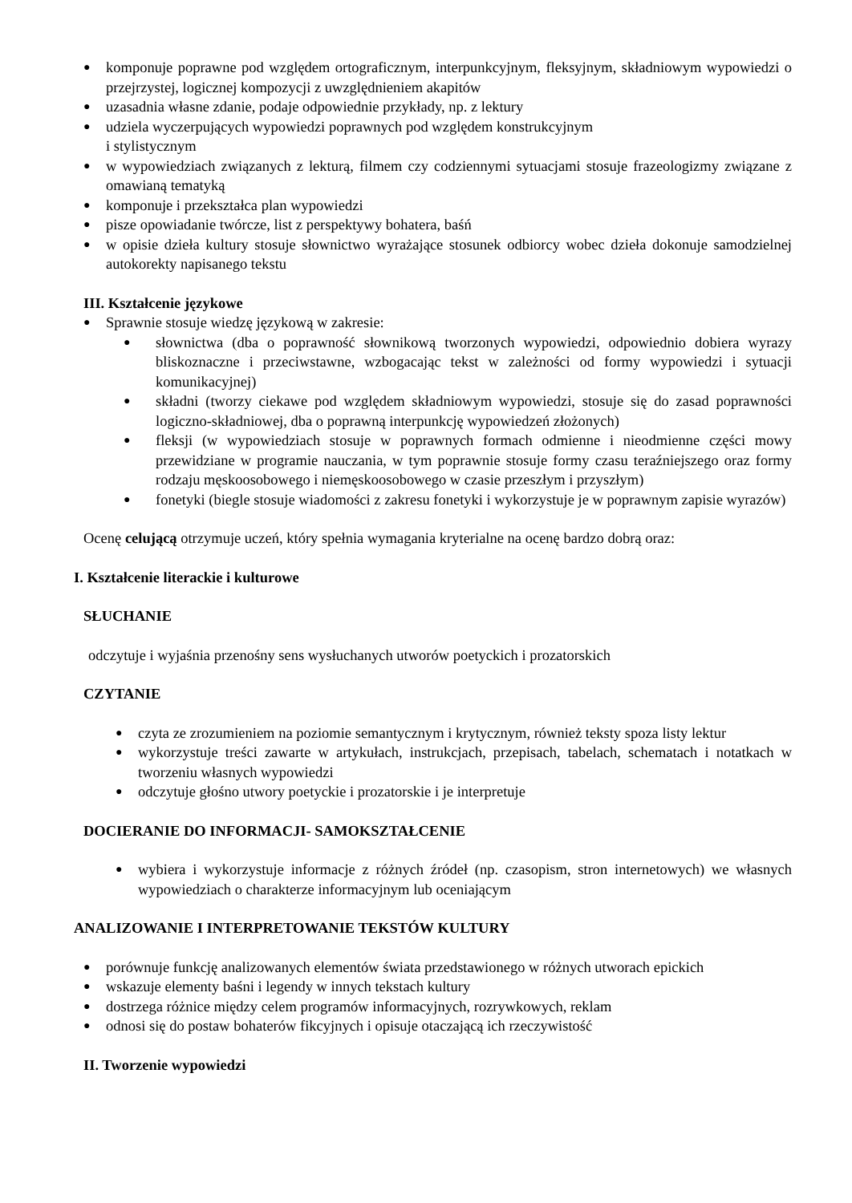● komponuje poprawne pod względem ortograficznym, interpunkcyjnym, fleksyjnym, składniowym wypowiedzi o przejrzystej, logicznej kompozycji z uwzględnieniem akapitów
● uzasadnia własne zdanie, podaje odpowiednie przykłady, np. z lektury
● udziela wyczerpujących wypowiedzi poprawnych pod względem konstrukcyjnym
i stylistycznym
● w wypowiedziach związanych z lekturą, filmem czy codziennymi sytuacjami stosuje frazeologizmy związane z omawianą tematyką
● komponuje i przekształca plan wypowiedzi
● pisze opowiadanie twórcze, list z perspektywy bohatera, baśń
● w opisie dzieła kultury stosuje słownictwo wyrażające stosunek odbiorcy wobec dzieła dokonuje samodzielnej autokorekty napisanego tekstu
III. Kształcenie językowe
● Sprawnie stosuje wiedzę językową w zakresie:
● słownictwa (dba o poprawność słownikową tworzonych wypowiedzi, odpowiednio dobiera wyrazy bliskoznaczne i przeciwstawne, wzbogacając tekst w zależności od formy wypowiedzi i sytuacji komunikacyjnej)
● składni (tworzy ciekawe pod względem składniowym wypowiedzi, stosuje się do zasad poprawności logiczno-składniowej, dba o poprawną interpunkcję wypowiedzeń złożonych)
● fleksji (w wypowiedziach stosuje w poprawnych formach odmienne i nieodmienne części mowy przewidziane w programie nauczania, w tym poprawnie stosuje formy czasu teraźniejszego oraz formy rodzaju męskoosobowego i niemęskoosobowego w czasie przeszłym i przyszłym)
● fonetyki (biegle stosuje wiadomości z zakresu fonetyki i wykorzystuje je w poprawnym zapisie wyrazów)
Ocenę celującą otrzymuje uczeń, który spełnia wymagania kryterialne na ocenę bardzo dobrą oraz:
I. Kształcenie literackie i kulturowe
SŁUCHANIE
odczytuje i wyjaśnia przenośny sens wysłuchanych utworów poetyckich i prozatorskich
CZYTANIE
● czyta ze zrozumieniem na poziomie semantycznym i krytycznym, również teksty spoza listy lektur
● wykorzystuje treści zawarte w artykułach, instrukcjach, przepisach, tabelach, schematach i notatkach w tworzeniu własnych wypowiedzi
● odczytuje głośno utwory poetyckie i prozatorskie i je interpretuje
DOCIERANIE DO INFORMACJI- SAMOKSZTAŁCENIE
● wybiera i wykorzystuje informacje z różnych źródeł (np. czasopism, stron internetowych) we własnych wypowiedziach o charakterze informacyjnym lub oceniającym
ANALIZOWANIE I INTERPRETOWANIE TEKSTÓW KULTURY
● porównuje funkcję analizowanych elementów świata przedstawionego w różnych utworach epickich
● wskazuje elementy baśni i legendy w innych tekstach kultury
● dostrzega różnice między celem programów informacyjnych, rozrywkowych, reklam
● odnosi się do postaw bohaterów fikcyjnych i opisuje otaczającą ich rzeczywistość
II. Tworzenie wypowiedzi